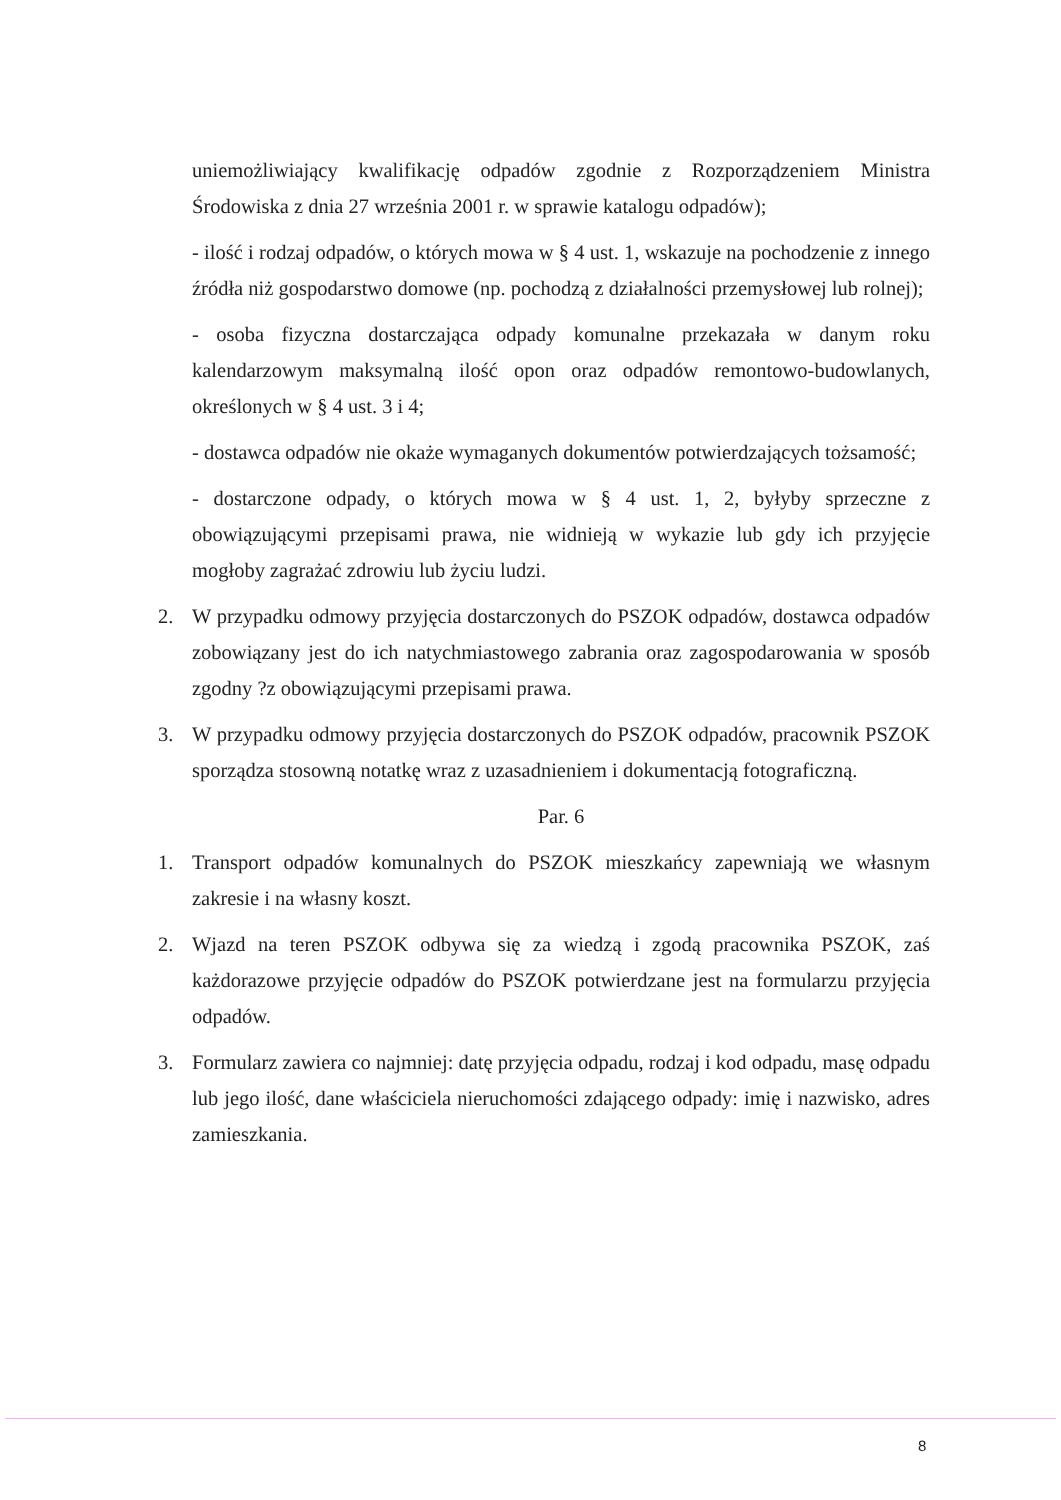uniemożliwiający kwalifikację odpadów zgodnie z Rozporządzeniem Ministra Środowiska z dnia 27 września 2001 r. w sprawie katalogu odpadów);
- ilość i rodzaj odpadów, o których mowa w § 4 ust. 1, wskazuje na pochodzenie z innego źródła niż gospodarstwo domowe (np. pochodzą z działalności przemysłowej lub rolnej);
- osoba fizyczna dostarczająca odpady komunalne przekazała w danym roku kalendarzowym maksymalną ilość opon oraz odpadów remontowo-budowlanych, określonych w § 4 ust. 3 i 4;
- dostawca odpadów nie okaże wymaganych dokumentów potwierdzających tożsamość;
- dostarczone odpady, o których mowa w § 4 ust. 1, 2, byłyby sprzeczne z obowiązującymi przepisami prawa, nie widnieją w wykazie lub gdy ich przyjęcie mogłoby zagrażać zdrowiu lub życiu ludzi.
2. W przypadku odmowy przyjęcia dostarczonych do PSZOK odpadów, dostawca odpadów zobowiązany jest do ich natychmiastowego zabrania oraz zagospodarowania w sposób zgodny ?z obowiązującymi przepisami prawa.
3. W przypadku odmowy przyjęcia dostarczonych do PSZOK odpadów, pracownik PSZOK sporządza stosowną notatkę wraz z uzasadnieniem i dokumentacją fotograficzną.
Par. 6
1. Transport odpadów komunalnych do PSZOK mieszkańcy zapewniają we własnym zakresie i na własny koszt.
2. Wjazd na teren PSZOK odbywa się za wiedzą i zgodą pracownika PSZOK, zaś każdorazowe przyjęcie odpadów do PSZOK potwierdzane jest na formularzu przyjęcia odpadów.
3. Formularz zawiera co najmniej: datę przyjęcia odpadu, rodzaj i kod odpadu, masę odpadu lub jego ilość, dane właściciela nieruchomości zdającego odpady: imię i nazwisko, adres zamieszkania.
8